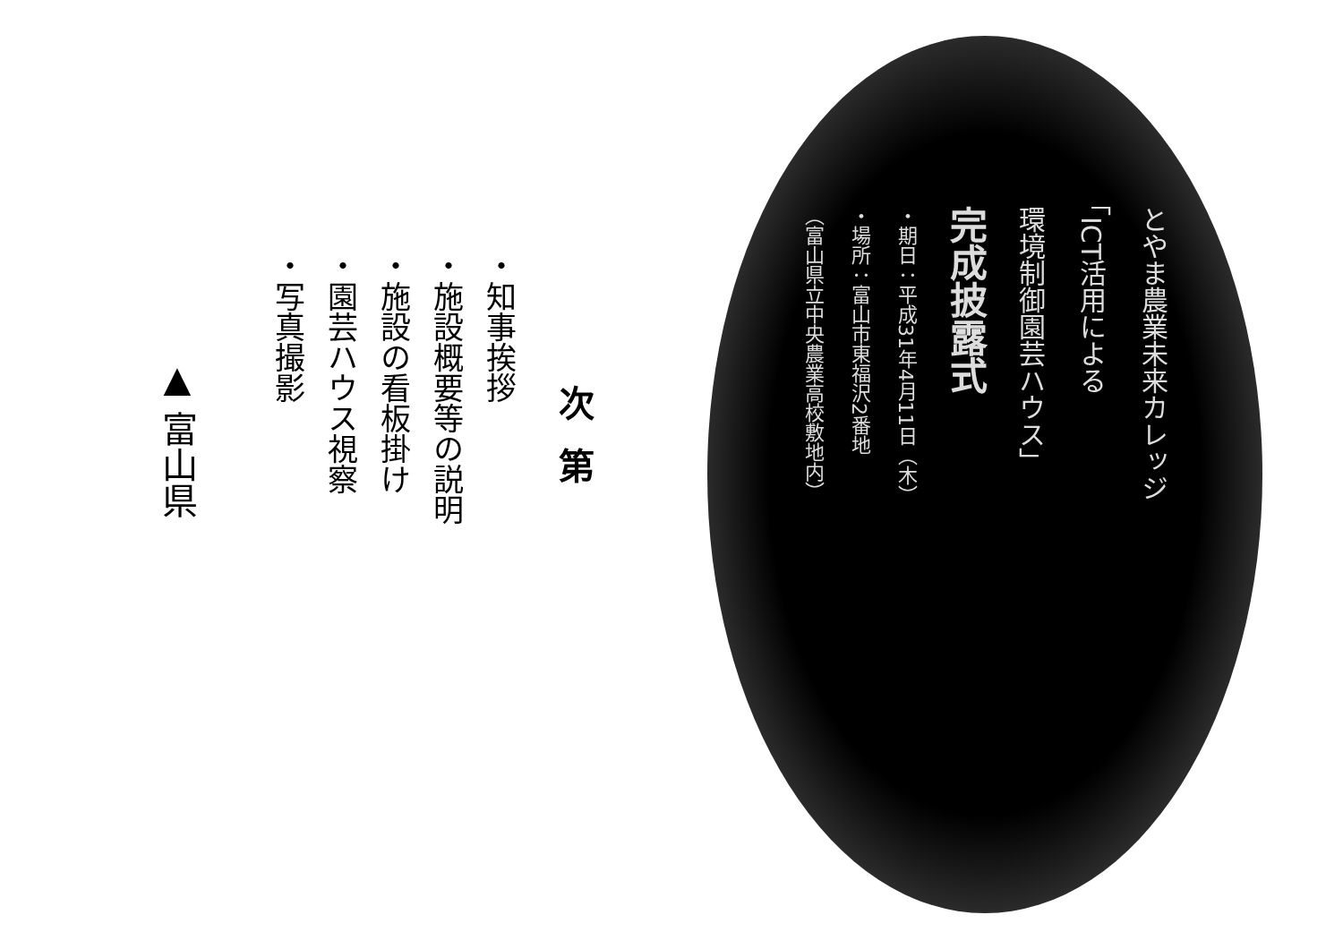とやま農業未来カレッジ
「ICT活用による
環境制御園芸ハウス」
完成披露式
・期日：平成31年4月11日（木）
・場所：富山市東福沢2番地
（富山県立中央農業高校敷地内）
次第
・知事挨拶
・施設概要等の説明
・施設の看板掛け
・園芸ハウス視察
・写真撮影
▲ 富山県